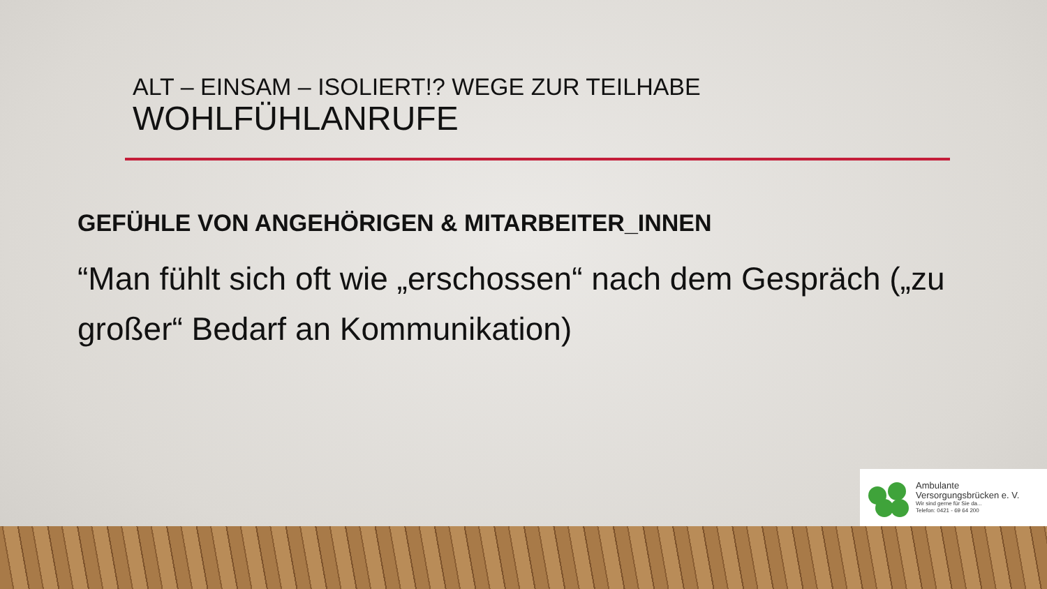ALT – EINSAM – ISOLIERT!? WEGE ZUR TEILHABE
WOHLFÜHLANRUFE
GEFÜHLE VON ANGEHÖRIGEN & MITARBEITER_INNEN
“Man fühlt sich oft wie „erschossen“ nach dem Gespräch („zu großer“ Bedarf an Kommunikation)
Ambulante
Versorgungsbrücken e. V.
Wir sind gerne für Sie da...
Telefon: 0421 - 69 64 200